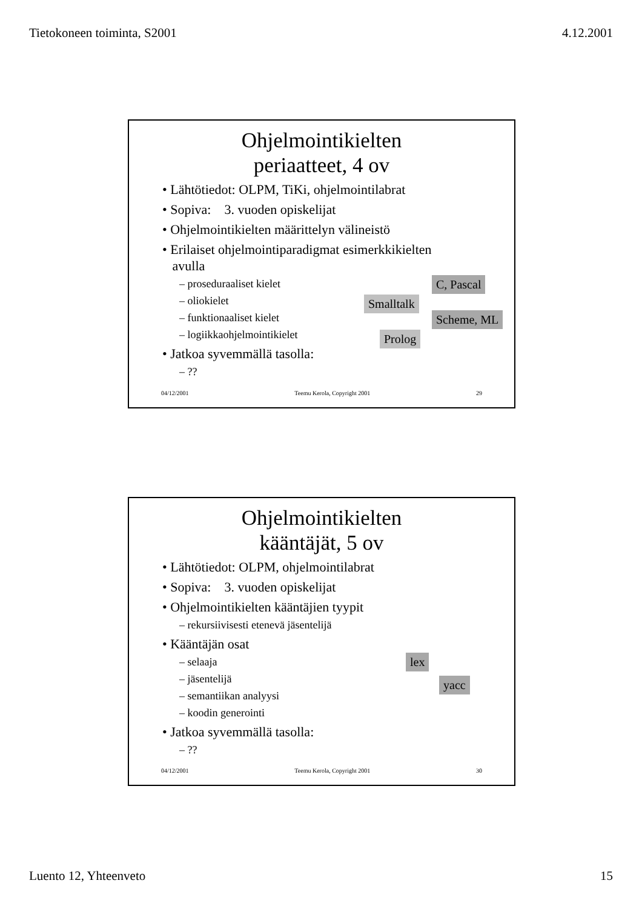Tietokoneen toiminta, S2001 4.12.2001
Ohjelmointikielten
periaatteet, 4 ov
• Lähtötiedot: OLPM, TiKi, ohjelmointilabrat
• Sopiva: 3. vuoden opiskelijat
• Ohjelmointikielten määrittelyn välineistö
• Erilaiset ohjelmointiparadigmat esimerkkikielten
avulla
– proseduraaliset kielet
– oliokielet
– funktionaaliset kielet
– logiikkaohjelmointikielet
• Jatkoa syvemmällä tasolla:
– ??
C, Pascal
Smalltalk
Scheme, ML
Prolog
04/12/2001 Teemu Kerola, Copyright 2001 29
Ohjelmointikielten
kääntäjät, 5 ov
• Lähtötiedot: OLPM, ohjelmointilabrat
• Sopiva: 3. vuoden opiskelijat
• Ohjelmointikielten kääntäjien tyypit
– rekursiivisesti etenevä jäsentelijä
• Kääntäjän osat
– selaaja
– jäsentelijä
– semantiikan analyysi
– koodin generointi
• Jatkoa syvemmällä tasolla:
– ??
lex
yacc
04/12/2001 Teemu Kerola, Copyright 2001 30
Luento 12, Yhteenveto 15